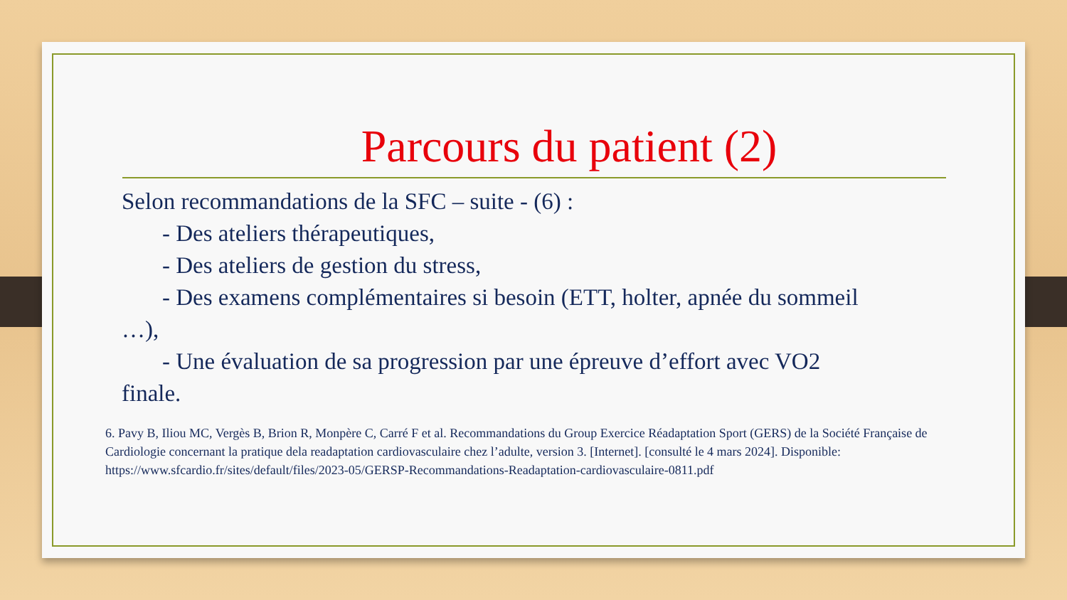Parcours du patient (2)
Selon recommandations de la SFC – suite - (6) :
- Des ateliers thérapeutiques,
- Des ateliers de gestion du stress,
- Des examens complémentaires si besoin (ETT, holter, apnée du sommeil
…),
- Une évaluation de sa progression par une épreuve d’effort avec VO2
finale.
6. Pavy B, Iliou MC, Vergès B, Brion R, Monpère C, Carré F et al. Recommandations du Group Exercice Réadaptation Sport (GERS) de la Société Française de Cardiologie concernant la pratique dela readaptation cardiovasculaire chez l’adulte, version 3. [Internet]. [consulté le 4 mars 2024]. Disponible: https://www.sfcardio.fr/sites/default/files/2023-05/GERSP-Recommandations-Readaptation-cardiovasculaire-0811.pdf